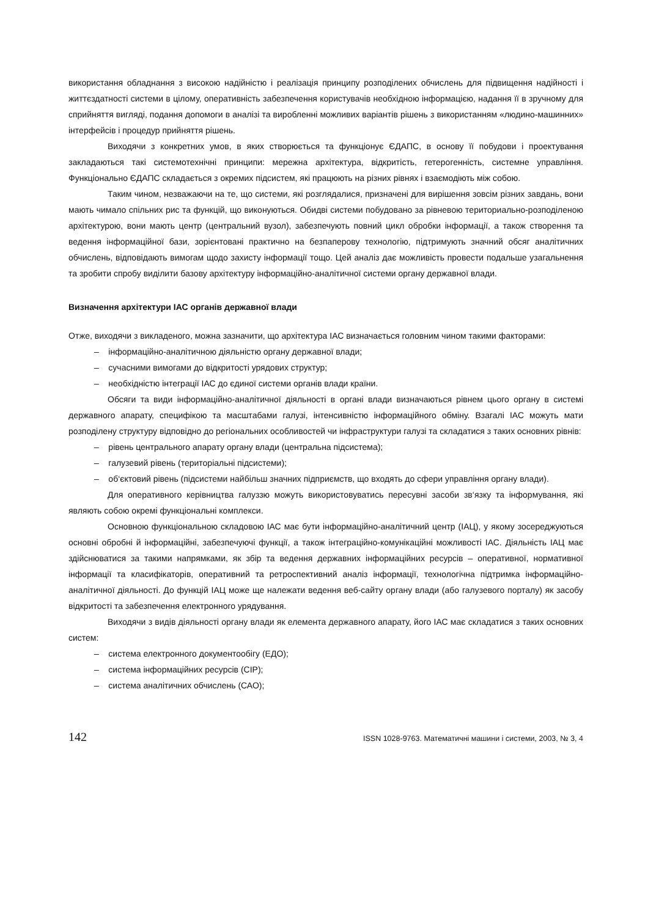використання обладнання з високою надійністю і реалізація принципу розподілених обчислень для підвищення надійності і життєздатності системи в цілому, оперативність забезпечення користувачів необхідною інформацією, надання її в зручному для сприйняття вигляді, подання допомоги в аналізі та виробленні можливих варіантів рішень з використанням «людино-машинних» інтерфейсів і процедур прийняття рішень.
Виходячи з конкретних умов, в яких створюється та функціонує ЄДАПС, в основу її побудови і проектування закладаються такі системотехнічні принципи: мережна архітектура, відкритість, гетерогенність, системне управління. Функціонально ЄДАПС складається з окремих підсистем, які працюють на різних рівнях і взаємодіють між собою.
Таким чином, незважаючи на те, що системи, які розглядалися, призначені для вирішення зовсім різних завдань, вони мають чимало спільних рис та функцій, що виконуються. Обидві системи побудовано за рівневою териториально-розподіленою архітектурою, вони мають центр (центральний вузол), забезпечують повний цикл обробки інформації, а також створення та ведення інформаційної бази, зорієнтовані практично на безпаперову технологію, підтримують значний обсяг аналітичних обчислень, відповідають вимогам щодо захисту інформації тощо. Цей аналіз дає можливість провести подальше узагальнення та зробити спробу виділити базову архітектуру інформаційно-аналітичної системи органу державної влади.
Визначення архітектури ІАС органів державної влади
Отже, виходячи з викладеного, можна зазначити, що архітектура ІАС визначається головним чином такими факторами:
– інформаційно-аналітичною діяльністю органу державної влади;
– сучасними вимогами до відкритості урядових структур;
– необхідністю інтеграції ІАС до єдиної системи органів влади країни.
Обсяги та види інформаційно-аналітичної діяльності в органі влади визначаються рівнем цього органу в системі державного апарату, специфікою та масштабами галузі, інтенсивністю інформаційного обміну. Взагалі ІАС можуть мати розподілену структуру відповідно до регіональних особливостей чи інфраструктури галузі та складатися з таких основних рівнів:
– рівень центрального апарату органу влади (центральна підсистема);
– галузевий рівень (територіальні підсистеми);
– об‘єктовий рівень (підсистеми найбільш значних підприємств, що входять до сфери управління органу влади).
Для оперативного керівництва галуззю можуть використовуватись пересувні засоби зв‘язку та інформування, які являють собою окремі функціональні комплекси.
Основною функціональною складовою ІАС має бути інформаційно-аналітичний центр (ІАЦ), у якому зосереджуються основні обробні й інформаційні, забезпечуючі функції, а також інтеграційно-комунікаційні можливості ІАС. Діяльність ІАЦ має здійснюватися за такими напрямками, як збір та ведення державних інформаційних ресурсів – оперативної, нормативної інформації та класифікаторів, оперативний та ретроспективний аналіз інформації, технологічна підтримка інформаційно-аналітичної діяльності. До функцій ІАЦ може ще належати ведення веб-сайту органу влади (або галузевого порталу) як засобу відкритості та забезпечення електронного урядування.
Виходячи з видів діяльності органу влади як елемента державного апарату, його ІАС має складатися з таких основних систем:
– система електронного документообігу (ЕДО);
– система інформаційних ресурсів (СІР);
– система аналітичних обчислень (САО);
142 ISSN 1028-9763. Математичні машини і системи, 2003, № 3, 4